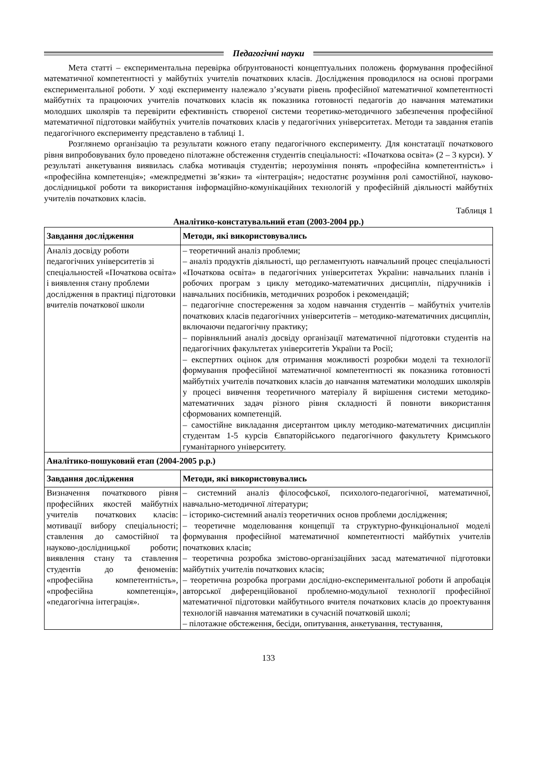Педагогічні науки
Мета статті – експериментальна перевірка обґрунтованості концептуальних положень формування професійної математичної компетентності у майбутніх учителів початкових класів. Дослідження проводилося на основі програми експериментальної роботи. У ході експерименту належало з’ясувати рівень професійної математичної компетентності майбутніх та працюючих учителів початкових класів як показника готовності педагогів до навчання математики молодших школярів та перевірити ефективність створеної системи теоретико-методичного забезпечення професійної математичної підготовки майбутніх учителів початкових класів у педагогічних університетах. Методи та завдання етапів педагогічного експерименту представлено в таблиці 1.
Розглянемо організацію та результати кожного етапу педагогічного експерименту. Для констатації початкового рівня випробовуваних було проведено пілотажне обстеження студентів спеціальності: «Початкова освіта» (2 – 3 курси). У результаті анкетування виявилась слабка мотивація студентів; нерозуміння понять «професійна компетентність» і «професійна компетенція»; «межпредметні зв’язки» та «інтеграція»; недостатнє розуміння ролі самостійної, науково-дослідницької роботи та використання інформаційно-комунікаційних технологій у професійній діяльності майбутніх учителів початкових класів.
Таблиця 1
Аналітико-констатувальний етап (2003-2004 рр.)
| Завдання дослідження | Методи, які використовувались |
| --- | --- |
| Аналіз досвіду роботи педагогічних університетів зі спеціальностей «Початкова освіта» і виявлення стану проблеми дослідження в практиці підготовки вчителів початкової школи | – теоретичний аналіз проблеми; – аналіз продуктів діяльності, що регламентують навчальний процес спеціальності «Початкова освіта» в педагогічних університетах України: навчальних планів і робочих програм з циклу методико-математичних дисциплін, підручників і навчальних посібників, методичних розробок і рекомендацій; – педагогічне спостереження за ходом навчання студентів – майбутніх учителів початкових класів педагогічних університетів – методико-математичних дисциплін, включаючи педагогічну практику; – порівняльний аналіз досвіду організації математичної підготовки студентів на педагогічних факультетах університетів України та Росії; – експертних оцінок для отримання можливості розробки моделі та технології формування професійної математичної компетентності як показника готовності майбутніх учителів початкових класів до навчання математики молодших школярів у процесі вивчення теоретичного матеріалу й вирішення системи методико-математичних задач різного рівня складності й повноти використання сформованих компетенцій. – самостійне викладання дисертантом циклу методико-математичних дисциплін студентам 1-5 курсів Євпаторійського педагогічного факультету Кримського гуманітарного університету. |
| Аналітико-пошуковий етап (2004-2005 р.р.) | |
| Завдання дослідження | Методи, які використовувались |
| Визначення початкового рівня професійних якостей майбутніх учителів початкових класів: мотивації вибору спеціальності; ставлення до самостійної та науково-дослідницької роботи; виявлення стану та ставлення студентів до феноменів: «професійна компетентність», «професійна компетенція», «педагогічна інтеграція». | – системний аналіз філософської, психолого-педагогічної, математичної, навчально-методичної літератури; – історико-системний аналіз теоретичних основ проблеми дослідження; – теоретичне моделювання концепції та структурно-функціональної моделі формування професійної математичної компетентності майбутніх учителів початкових класів; – теоретична розробка змістово-організаційних засад математичної підготовки майбутніх учителів початкових класів; – теоретична розробка програми дослідно-експериментальної роботи й апробація авторської диференційованої проблемно-модульної технології професійної математичної підготовки майбутнього вчителя початкових класів до проектування технологій навчання математики в сучасній початковій школі; – пілотажне обстеження, бесіди, опитування, анкетування, тестування, |
133